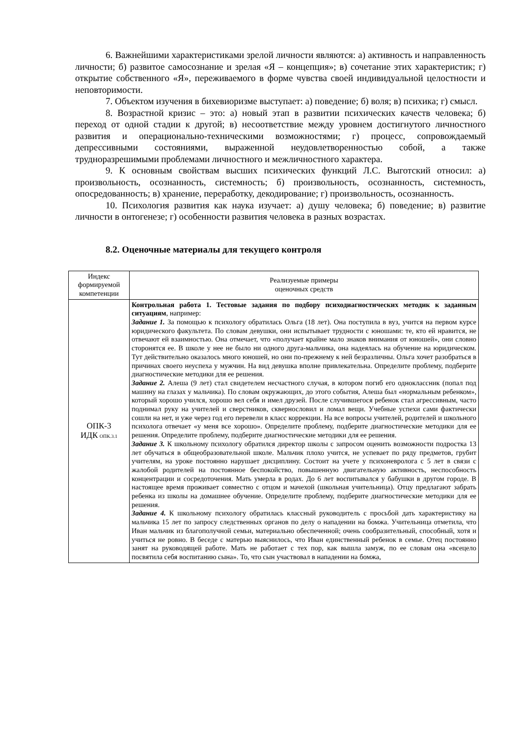6. Важнейшими характеристиками зрелой личности являются: а) активность и направленность личности; б) развитое самосознание и зрелая «Я – концепция»; в) сочетание этих характеристик; г) открытие собственного «Я», переживаемого в форме чувства своей индивидуальной целостности и неповторимости.
7. Объектом изучения в бихевиоризме выступает: а) поведение; б) воля; в) психика; г) смысл.
8. Возрастной кризис – это: а) новый этап в развитии психических качеств человека; б) переход от одной стадии к другой; в) несоответствие между уровнем достигнутого личностного развития и операционально-техническими возможностями; г) процесс, сопровождаемый депрессивными состояниями, выраженной неудовлетворенностью собой, а также трудноразрешимыми проблемами личностного и межличностного характера.
9. К основным свойствам высших психических функций Л.С. Выготский относил: а) произвольность, осознанность, системность; б) произвольность, осознанность, системность, опосредованность; в) хранение, переработку, декодирование; г) произвольность, осознанность.
10. Психология развития как наука изучает: а) душу человека; б) поведение; в) развитие личности в онтогенезе; г) особенности развития человека в разных возрастах.
8.2. Оценочные материалы для текущего контроля
| Индекс формируемой компетенции | Реализуемые примеры оценочных средств |
| ОПК-3 ИДК ОПК.3.1 | Контрольная работа 1. Тестовые задания по подбору психодиагностических методик к заданным ситуациям , например: Задание 1. За помощью к психологу обратилась Ольга (18 лет). Она поступила в вуз, учится на первом курсе юридического факультета. По словам девушки, они испытывает трудности с юношами: те, кто ей нравится, не отвечают ей взаимностью. Она отмечает, что «получает крайне мало знаков внимания от юношей», они словно сторонятся ее. В школе у нее не было ни одного друга-мальчика, она надеялась на обучение на юридическом. Тут действительно оказалось много юношей, но они по-прежнему к ней безразличны. Ольга хочет разобраться в причинах своего неуспеха у мужчин. На вид девушка вполне привлекательна. Определите проблему, подберите диагностические методики для ее решения. Задание 2. Алеша (9 лет) стал свидетелем несчастного случая, в котором погиб его одноклассник (попал под машину на глазах у мальчика). По словам окружающих, до этого события, Алеша был «нормальным ребенком», который хорошо учился, хорошо вел себя и имел друзей. После случившегося ребенок стал агрессивным, часто поднимал руку на учителей и сверстников, сквернословил и ломал вещи. Учебные успехи сами фактически сошли на нет, и уже через год его перевели в класс коррекции. На все вопросы учителей, родителей и школьного психолога отвечает «у меня все хорошо». Определите проблему, подберите диагностические методики для ее решения. Определите проблему, подберите диагностические методики для ее решения. Задание 3. К школьному психологу обратился директор школы с запросом оценить возможности подростка 13 лет обучаться в общеобразовательной школе. Мальчик плохо учится, не успевает по ряду предметов, грубит учителям, на уроке постоянно нарушает дисциплину. Состоит на учете у психоневролога с 5 лет в связи с жалобой родителей на постоянное беспокойство, повышенную двигательную активность, неспособность концентрации и сосредоточения. Мать умерла в родах. До 6 лет воспитывался у бабушки в другом городе. В настоящее время проживает совместно с отцом и мачехой (школьная учительница). Отцу предлагают забрать ребенка из школы на домашнее обучение. Определите проблему, подберите диагностические методики для ее решения. Задание 4. К школьному психологу обратилась классный руководитель с просьбой дать характеристику на мальчика 15 лет по запросу следственных органов по делу о нападении на бомжа. Учительница отметила, что Иван мальчик из благополучной семьи, материально обеспеченной; очень сообразительный, способный, хотя и учиться не ровно. В беседе с матерью выяснилось, что Иван единственный ребенок в семье. Отец постоянно занят на руководящей работе. Мать не работает с тех пор, как вышла замуж, по ее словам она «всецело посвятила себя воспитанию сына». То, что сын участвовал в нападении на бомжа, |